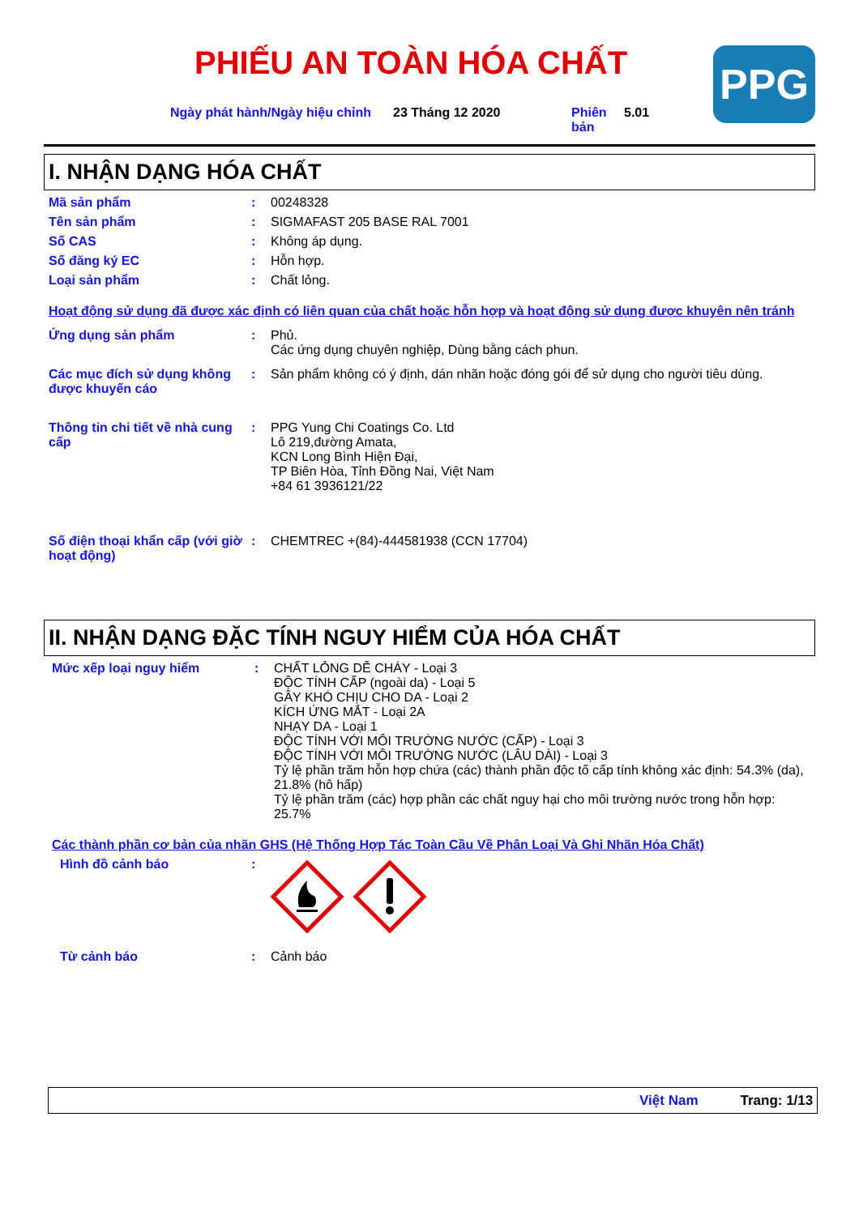PHIẾU AN TOÀN HÓA CHẤT PPG
Ngày phát hành/Ngày hiệu chỉnh
23 Tháng 12 2020 Phiên bản
5.01
I. NHẬN DẠNG HÓA CHẤT
Mã sản phẩm : 00248328
Tên sản phẩm : SIGMAFAST 205 BASE RAL 7001
Số CAS : Không áp dụng.
Số đăng ký EC : Hỗn hợp.
Loại sản phẩm : Chất lỏng.
Hoạt động sử dụng đã được xác định có liên quan của chất hoặc hỗn hợp và hoạt động sử dụng được khuyên nên tránh
Ứng dụng sản phẩm : Phủ.
Các ứng dụng chuyên nghiệp, Dùng bằng cách phun.
Các mục đích sử dụng không được khuyến cáo
: Sản phẩm không có ý định, dán nhãn hoặc đóng gói để sử dụng cho người tiêu dùng.
Thông tin chi tiết về nhà cung cấp
: PPG Yung Chi Coatings Co. Ltd
Lô 219,đường Amata,
KCN Long Bình Hiện Đại,
TP Biên Hòa, Tỉnh Đồng Nai, Việt Nam
+84 61 3936121/22
Số điện thoại khẩn cấp (với giờ hoạt động)
: CHEMTREC +(84)-444581938 (CCN 17704)
II. NHẬN DẠNG ĐẶC TÍNH NGUY HIỂM CỦA HÓA CHẤT
Mức xếp loại nguy hiểm : CHẤT LỎNG DỄ CHÁY - Loại 3
ĐỘC TÍNH CẤP (ngoài da) - Loại 5
GÂY KHÓ CHỊU CHO DA - Loại 2
KÍCH ỨNG MẮT - Loại 2A
NHẠY DA - Loại 1
ĐỘC TÍNH VỚI MÔI TRƯỜNG NƯỚC (CẤP) - Loại 3
ĐỘC TÍNH VỚI MÔI TRƯỜNG NƯỚC (LÂU DÀI) - Loại 3
Tỷ lệ phần trăm hỗn hợp chứa (các) thành phần độc tố cấp tính không xác định: 54.3% (da), 21.8% (hô hấp)
Tỷ lệ phần trăm (các) hợp phần các chất nguy hại cho môi trường nước trong hỗn hợp: 25.7%
Các thành phần cơ bản của nhãn GHS (Hệ Thống Hợp Tác Toàn Cầu Về Phân Loại Và Ghi Nhãn Hóa Chất)
Hình đồ cảnh báo :
Từ cảnh báo : Cảnh báo
Việt Nam Trang: 1/13